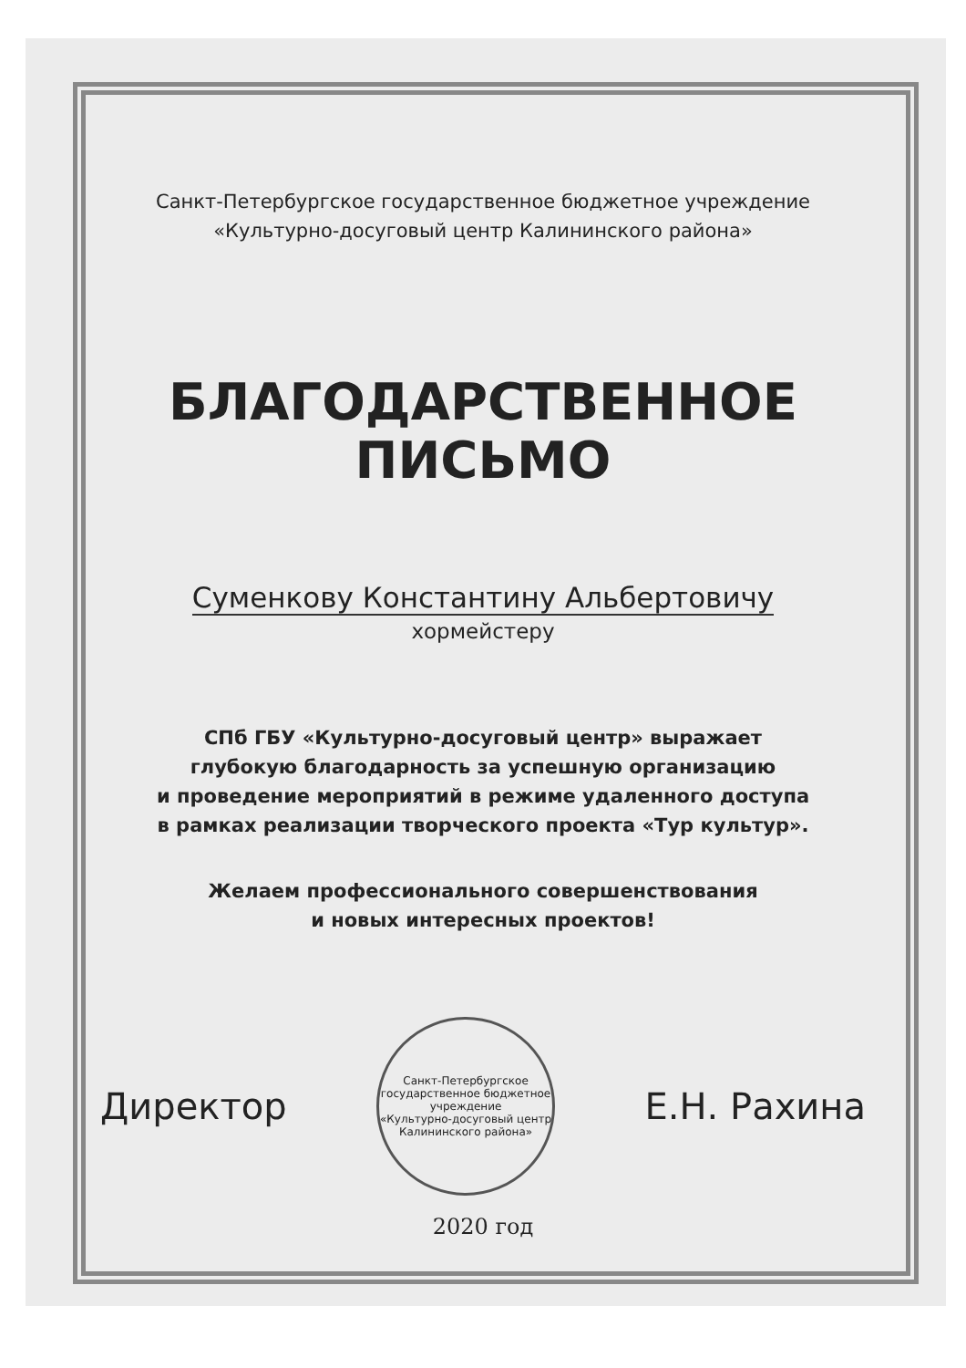Санкт-Петербургское государственное бюджетное учреждение
«Культурно-досуговый центр Калининского района»
БЛАГОДАРСТВЕННОЕ
ПИСЬМО
Суменкову Константину Альбертовичу
хормейстеру
СПб ГБУ «Культурно-досуговый центр» выражает
глубокую благодарность за успешную организацию
и проведение мероприятий в режиме удаленного доступа
в рамках реализации творческого проекта «Тур культур».
Желаем профессионального совершенствования
и новых интересных проектов!
Директор
Санкт-Петербургское государственное бюджетное учреждение
«Культурно-досуговый центр Калининского района»
Е.Н. Рахина
2020 год